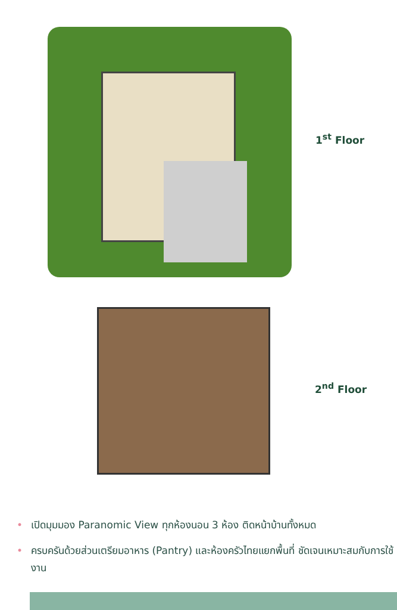1<sup>st</sup> Floor
2<sup>nd</sup> Floor
• เปิดมุมมอง Paranomic View ทุกห้องนอน 3 ห้อง ติดหน้าบ้านทั้งหมด
• ครบครันด้วยส่วนเตรียมอาหาร (Pantry) และห้องครัวไทยแยกพื้นที่ ชัดเจนเหมาะสมกับการใช้งาน